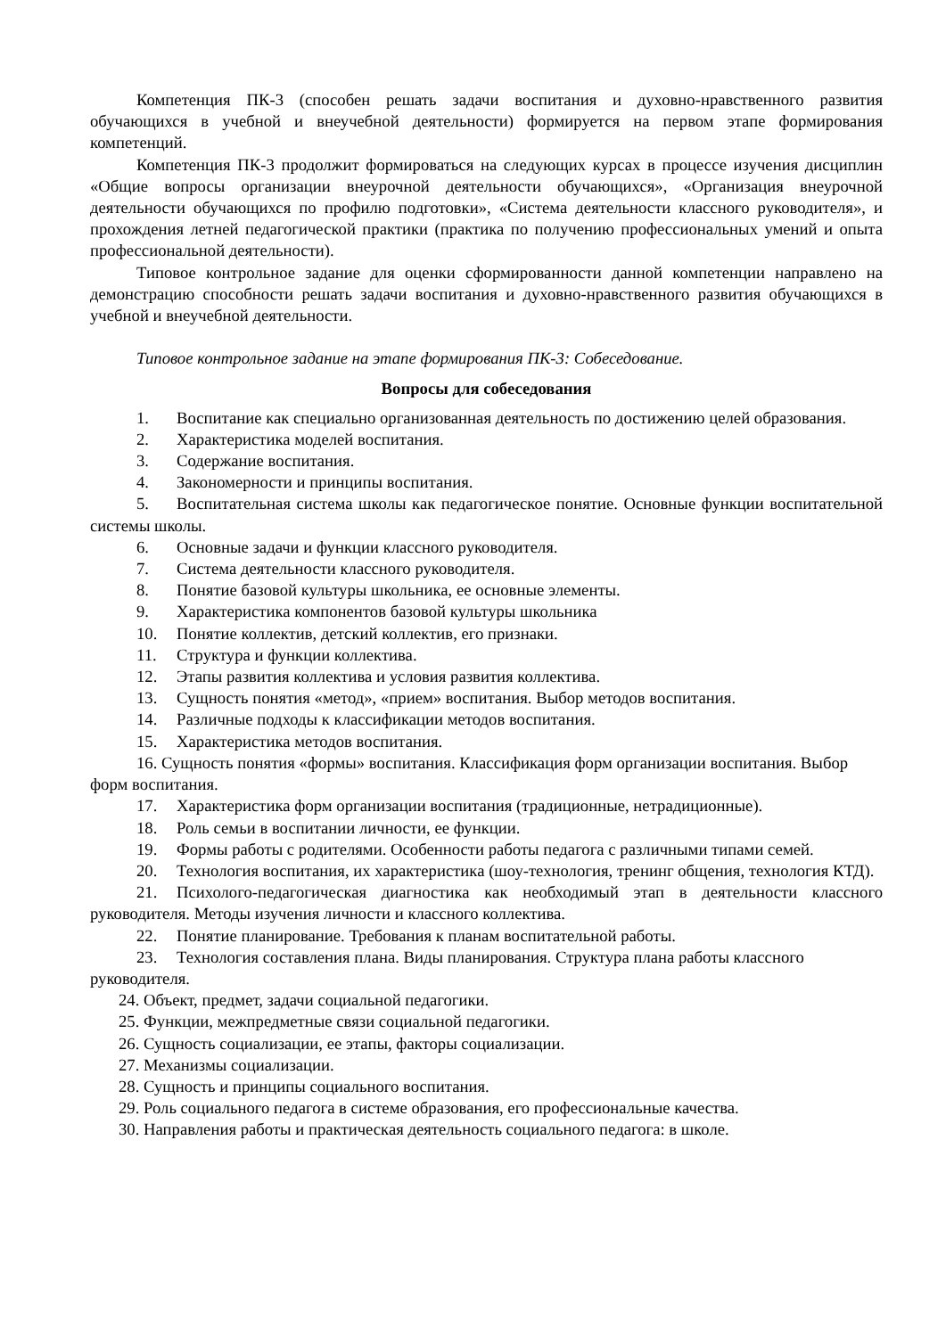Компетенция ПК-3 (способен решать задачи воспитания и духовно-нравственного развития обучающихся в учебной и внеучебной деятельности) формируется на первом этапе формирования компетенций.
Компетенция ПК-3 продолжит формироваться на следующих курсах в процессе изучения дисциплин «Общие вопросы организации внеурочной деятельности обучающихся», «Организация внеурочной деятельности обучающихся по профилю подготовки», «Система деятельности классного руководителя», и прохождения летней педагогической практики (практика по получению профессиональных умений и опыта профессиональной деятельности).
Типовое контрольное задание для оценки сформированности данной компетенции направлено на демонстрацию способности решать задачи воспитания и духовно-нравственного развития обучающихся в учебной и внеучебной деятельности.
Типовое контрольное задание на этапе формирования ПК-3: Собеседование.
Вопросы для собеседования
1. Воспитание как специально организованная деятельность по достижению целей образования.
2. Характеристика моделей воспитания.
3. Содержание воспитания.
4. Закономерности и принципы воспитания.
5. Воспитательная система школы как педагогическое понятие. Основные функции воспитательной системы школы.
6. Основные задачи и функции классного руководителя.
7. Система деятельности классного руководителя.
8. Понятие базовой культуры школьника, ее основные элементы.
9. Характеристика компонентов базовой культуры школьника
10. Понятие коллектив, детский коллектив, его признаки.
11. Структура и функции коллектива.
12. Этапы развития коллектива и условия развития коллектива.
13. Сущность понятия «метод», «прием» воспитания. Выбор методов воспитания.
14. Различные подходы к классификации методов воспитания.
15. Характеристика методов воспитания.
16. Сущность понятия «формы» воспитания. Классификация форм организации воспитания. Выбор форм воспитания.
17. Характеристика форм организации воспитания (традиционные, нетрадиционные).
18. Роль семьи в воспитании личности, ее функции.
19. Формы работы с родителями. Особенности работы педагога с различными типами семей.
20. Технология воспитания, их характеристика (шоу-технология, тренинг общения, технология КТД).
21. Психолого-педагогическая диагностика как необходимый этап в деятельности классного руководителя. Методы изучения личности и классного коллектива.
22. Понятие планирование. Требования к планам воспитательной работы.
23. Технология составления плана. Виды планирования. Структура плана работы классного руководителя.
24. Объект, предмет, задачи социальной педагогики.
25. Функции, межпредметные связи социальной педагогики.
26. Сущность социализации, ее этапы, факторы социализации.
27. Механизмы социализации.
28. Сущность и принципы социального воспитания.
29. Роль социального педагога в системе образования, его профессиональные качества.
30. Направления работы и практическая деятельность социального педагога: в школе.